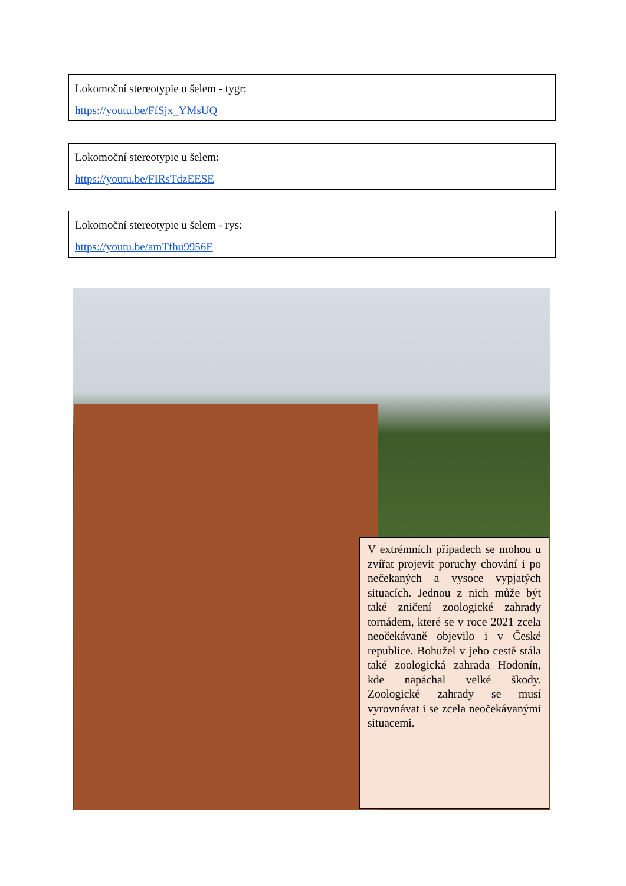Lokomoční stereotypie u šelem - tygr:
https://youtu.be/FfSjx_YMsUQ
Lokomoční stereotypie u šelem:
https://youtu.be/FIRsTdzEESE
Lokomoční stereotypie u šelem - rys:
https://youtu.be/amTfhu9956E
V extrémních případech se mohou u zvířat projevit poruchy chování i po nečekaných a vysoce vypjatých situacích. Jednou z nich může být také zničení zoologické zahrady tornádem, které se v roce 2021 zcela neočekávaně objevilo i v České republice. Bohužel v jeho cestě stála také zoologická zahrada Hodonín, kde napáchal velké škody. Zoologické zahrady se musí vyrovnávat i se zcela neočekávanými situacemi.